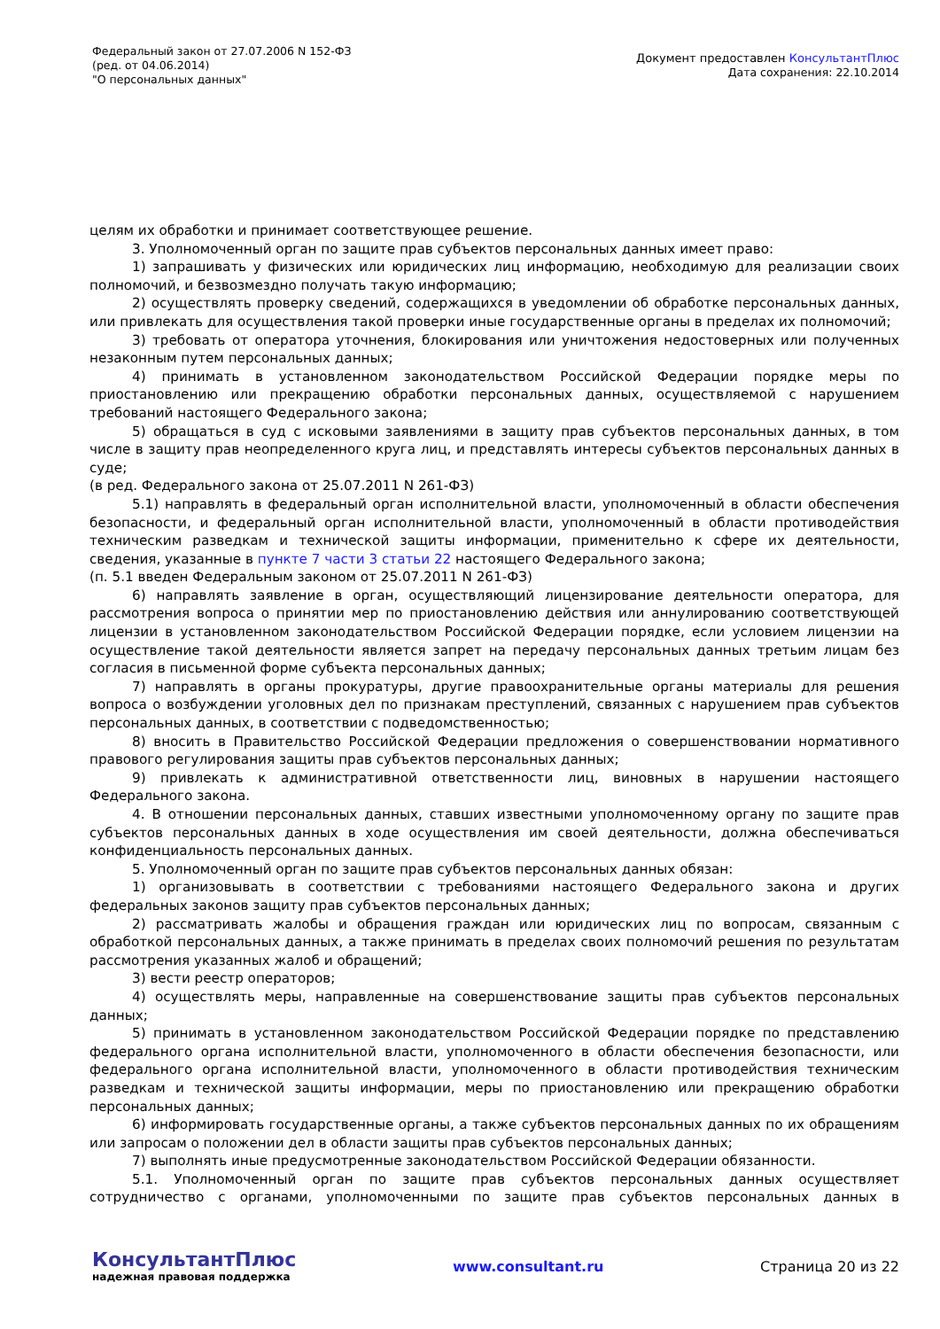Федеральный закон от 27.07.2006 N 152-ФЗ
(ред. от 04.06.2014)
"О персональных данных"
Документ предоставлен КонсультантПлюс
Дата сохранения: 22.10.2014
целям их обработки и принимает соответствующее решение.
3. Уполномоченный орган по защите прав субъектов персональных данных имеет право:
1) запрашивать у физических или юридических лиц информацию, необходимую для реализации своих полномочий, и безвозмездно получать такую информацию;
2) осуществлять проверку сведений, содержащихся в уведомлении об обработке персональных данных, или привлекать для осуществления такой проверки иные государственные органы в пределах их полномочий;
3) требовать от оператора уточнения, блокирования или уничтожения недостоверных или полученных незаконным путем персональных данных;
4) принимать в установленном законодательством Российской Федерации порядке меры по приостановлению или прекращению обработки персональных данных, осуществляемой с нарушением требований настоящего Федерального закона;
5) обращаться в суд с исковыми заявлениями в защиту прав субъектов персональных данных, в том числе в защиту прав неопределенного круга лиц, и представлять интересы субъектов персональных данных в суде;
(в ред. Федерального закона от 25.07.2011 N 261-ФЗ)
5.1) направлять в федеральный орган исполнительной власти, уполномоченный в области обеспечения безопасности, и федеральный орган исполнительной власти, уполномоченный в области противодействия техническим разведкам и технической защиты информации, применительно к сфере их деятельности, сведения, указанные в пункте 7 части 3 статьи 22 настоящего Федерального закона;
(п. 5.1 введен Федеральным законом от 25.07.2011 N 261-ФЗ)
6) направлять заявление в орган, осуществляющий лицензирование деятельности оператора, для рассмотрения вопроса о принятии мер по приостановлению действия или аннулированию соответствующей лицензии в установленном законодательством Российской Федерации порядке, если условием лицензии на осуществление такой деятельности является запрет на передачу персональных данных третьим лицам без согласия в письменной форме субъекта персональных данных;
7) направлять в органы прокуратуры, другие правоохранительные органы материалы для решения вопроса о возбуждении уголовных дел по признакам преступлений, связанных с нарушением прав субъектов персональных данных, в соответствии с подведомственностью;
8) вносить в Правительство Российской Федерации предложения о совершенствовании нормативного правового регулирования защиты прав субъектов персональных данных;
9) привлекать к административной ответственности лиц, виновных в нарушении настоящего Федерального закона.
4. В отношении персональных данных, ставших известными уполномоченному органу по защите прав субъектов персональных данных в ходе осуществления им своей деятельности, должна обеспечиваться конфиденциальность персональных данных.
5. Уполномоченный орган по защите прав субъектов персональных данных обязан:
1) организовывать в соответствии с требованиями настоящего Федерального закона и других федеральных законов защиту прав субъектов персональных данных;
2) рассматривать жалобы и обращения граждан или юридических лиц по вопросам, связанным с обработкой персональных данных, а также принимать в пределах своих полномочий решения по результатам рассмотрения указанных жалоб и обращений;
3) вести реестр операторов;
4) осуществлять меры, направленные на совершенствование защиты прав субъектов персональных данных;
5) принимать в установленном законодательством Российской Федерации порядке по представлению федерального органа исполнительной власти, уполномоченного в области обеспечения безопасности, или федерального органа исполнительной власти, уполномоченного в области противодействия техническим разведкам и технической защиты информации, меры по приостановлению или прекращению обработки персональных данных;
6) информировать государственные органы, а также субъектов персональных данных по их обращениям или запросам о положении дел в области защиты прав субъектов персональных данных;
7) выполнять иные предусмотренные законодательством Российской Федерации обязанности.
5.1. Уполномоченный орган по защите прав субъектов персональных данных осуществляет сотрудничество с органами, уполномоченными по защите прав субъектов персональных данных в
КонсультантПлюс
надежная правовая поддержка
www.consultant.ru Страница 20 из 22